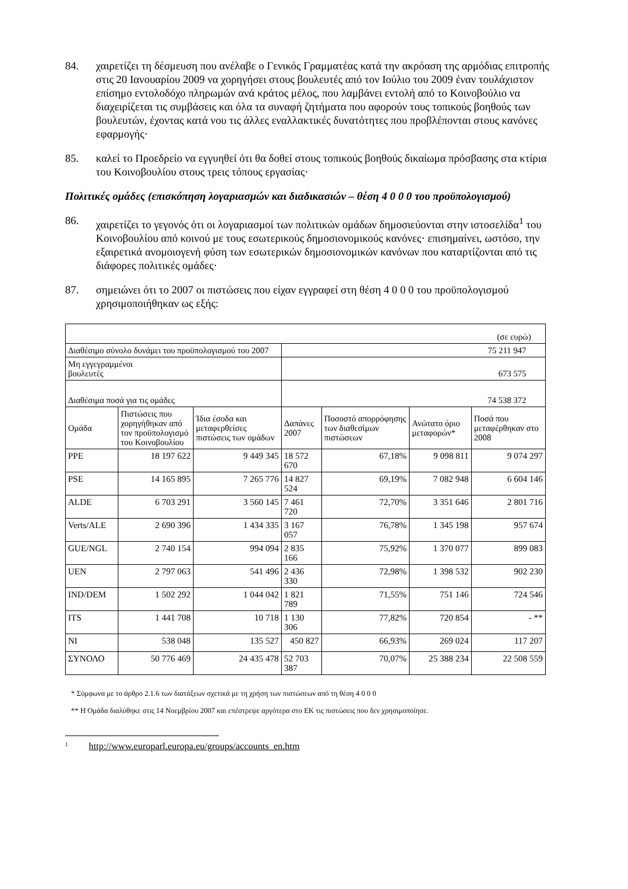84. χαιρετίζει τη δέσμευση που ανέλαβε ο Γενικός Γραμματέας κατά την ακρόαση της αρμόδιας επιτροπής στις 20 Ιανουαρίου 2009 να χορηγήσει στους βουλευτές από τον Ιούλιο του 2009 έναν τουλάχιστον επίσημο εντολοδόχο πληρωμών ανά κράτος μέλος, που λαμβάνει εντολή από το Κοινοβούλιο να διαχειρίζεται τις συμβάσεις και όλα τα συναφή ζητήματα που αφορούν τους τοπικούς βοηθούς των βουλευτών, έχοντας κατά νου τις άλλες εναλλακτικές δυνατότητες που προβλέπονται στους κανόνες εφαρμογής·
85. καλεί το Προεδρείο να εγγυηθεί ότι θα δοθεί στους τοπικούς βοηθούς δικαίωμα πρόσβασης στα κτίρια του Κοινοβουλίου στους τρεις τόπους εργασίας·
Πολιτικές ομάδες (επισκόπηση λογαριασμών και διαδικασιών – θέση 4 0 0 0 του προϋπολογισμού)
86. χαιρετίζει το γεγονός ότι οι λογαριασμοί των πολιτικών ομάδων δημοσιεύονται στην ιστοσελίδα<sup>1</sup> του Κοινοβουλίου από κοινού με τους εσωτερικούς δημοσιονομικούς κανόνες· επισημαίνει, ωστόσο, την εξαιρετικά ανομοιογενή φύση των εσωτερικών δημοσιονομικών κανόνων που καταρτίζονται από τις διάφορες πολιτικές ομάδες·
87. σημειώνει ότι το 2007 οι πιστώσεις που είχαν εγγραφεί στη θέση 4 0 0 0 του προϋπολογισμού χρησιμοποιήθηκαν ως εξής:
| (σε ευρώ) | | | | | | |
| Διαθέσιμο σύνολο δυνάμει του προϋπολογισμού του 2007 | | | 75 211 947 | | | |
| Μη εγγεγραμμένοι βουλευτές | | | 673 575 | | | |
| Διαθέσιμα ποσά για τις ομάδες | | | 74 538 372 | | | |
| Ομάδα | Πιστώσεις που χορηγήθηκαν από τον προϋπολογισμό του Κοινοβουλίου | Ίδια έσοδα και μεταφερθείσες πιστώσεις των ομάδων | Δαπάνες 2007 | Ποσοστό απορρόφησης των διαθεσίμων πιστώσεων | Ανώτατο όριο μεταφορών* | Ποσά που μεταφέρθηκαν στο 2008 |
| PPE | 18 197 622 | 9 449 345 | 18 572 670 | 67,18% | 9 098 811 | 9 074 297 |
| PSE | 14 165 895 | 7 265 776 | 14 827 524 | 69,19% | 7 082 948 | 6 604 146 |
| ALDE | 6 703 291 | 3 560 145 | 7 461 720 | 72,70% | 3 351 646 | 2 801 716 |
| Verts/ALE | 2 690 396 | 1 434 335 | 3 167 057 | 76,78% | 1 345 198 | 957 674 |
| GUE/NGL | 2 740 154 | 994 094 | 2 835 166 | 75,92% | 1 370 077 | 899 083 |
| UEN | 2 797 063 | 541 496 | 2 436 330 | 72,98% | 1 398 532 | 902 230 |
| IND/DEM | 1 502 292 | 1 044 042 | 1 821 789 | 71,55% | 751 146 | 724 546 |
| ITS | 1 441 708 | 10 718 | 1 130 306 | 77,82% | 720 854 | - ** |
| NI | 538 048 | 135 527 | 450 827 | 66,93% | 269 024 | 117 207 |
| ΣΥΝΟΛΟ | 50 776 469 | 24 435 478 | 52 703 387 | 70,07% | 25 388 234 | 22 508 559 |
* Σύμφωνα με το άρθρο 2.1.6 των διατάξεων σχετικά με τη χρήση των πιστώσεων από τη θέση 4 0 0 0
** Η Ομάδα διαλύθηκε στις 14 Νοεμβρίου 2007 και επέστρεψε αργότερα στο ΕΚ τις πιστώσεις που δεν χρησιμοποίησε.
1 http://www.europarl.europa.eu/groups/accounts_en.htm